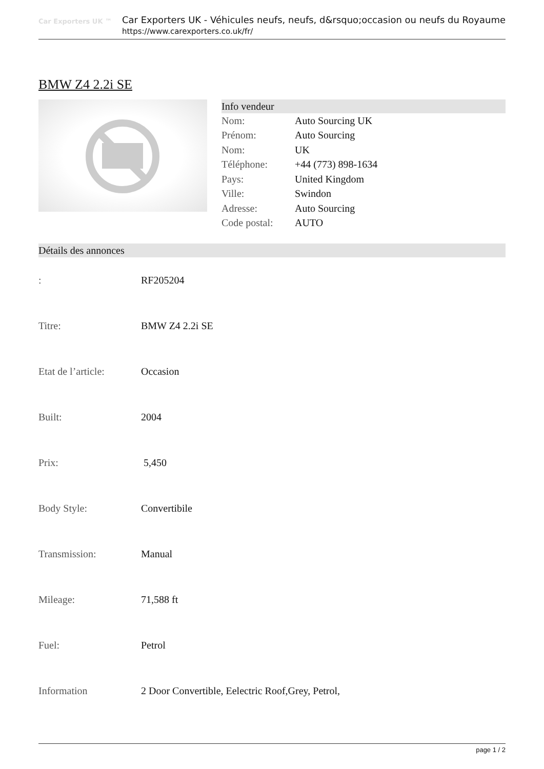Car Exporters UK ™
Car Exporters UK - Véhicules neufs, neufs, d&rsquo;occasion ou neufs du Royaume
https://www.carexporters.co.uk/fr/
BMW Z4 2.2i SE
Info vendeur
| Nom: | Auto Sourcing UK |
| Prénom: | Auto Sourcing |
| Nom: | UK |
| Téléphone: | +44 (773) 898-1634 |
| Pays: | United Kingdom |
| Ville: | Swindon |
| Adresse: | Auto Sourcing |
| Code postal: | AUTO |
Détails des annonces
| : | RF205204 |
| Titre: | BMW Z4 2.2i SE |
| Etat de l’article: | Occasion |
| Built: | 2004 |
| Prix: | 5,450 |
| Body Style: | Convertibile |
| Transmission: | Manual |
| Mileage: | 71,588 ft |
| Fuel: | Petrol |
| Information | 2 Door Convertible, Eelectric Roof,Grey, Petrol, |
page 1 / 2